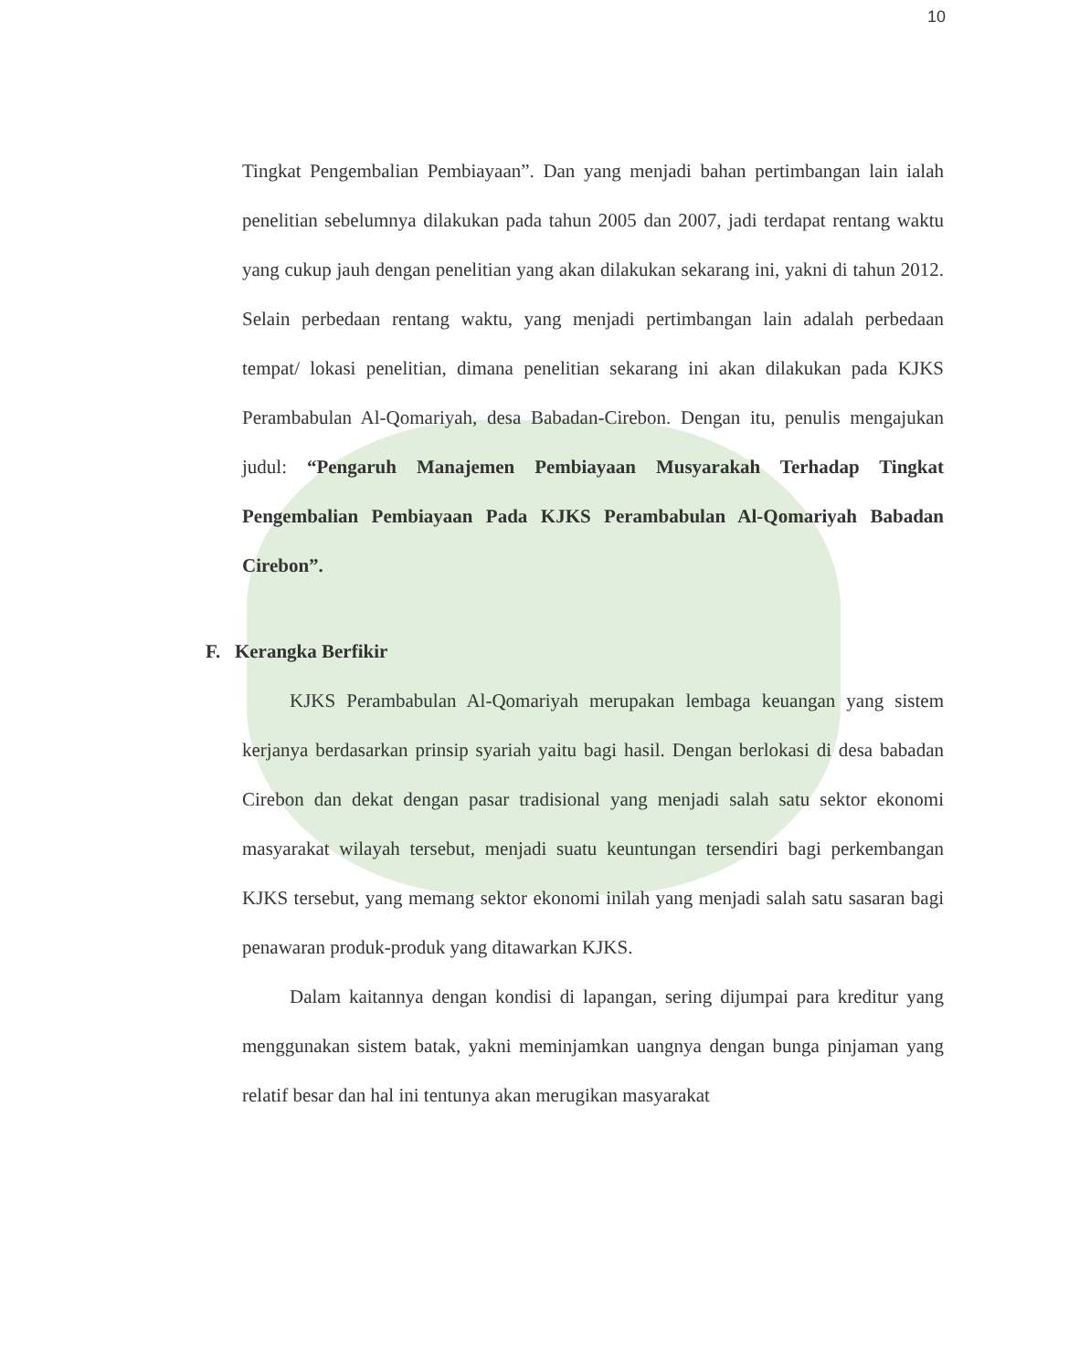10
Tingkat Pengembalian Pembiayaan”. Dan yang menjadi bahan pertimbangan lain ialah penelitian sebelumnya dilakukan pada tahun 2005 dan 2007, jadi terdapat rentang waktu yang cukup jauh dengan penelitian yang akan dilakukan sekarang ini, yakni di tahun 2012. Selain perbedaan rentang waktu, yang menjadi pertimbangan lain adalah perbedaan tempat/ lokasi penelitian, dimana penelitian sekarang ini akan dilakukan pada KJKS Perambabulan Al-Qomariyah, desa Babadan-Cirebon. Dengan itu, penulis mengajukan judul: “Pengaruh Manajemen Pembiayaan Musyarakah Terhadap Tingkat Pengembalian Pembiayaan Pada KJKS Perambabulan Al-Qomariyah Babadan Cirebon”.
F. Kerangka Berfikir
KJKS Perambabulan Al-Qomariyah merupakan lembaga keuangan yang sistem kerjanya berdasarkan prinsip syariah yaitu bagi hasil. Dengan berlokasi di desa babadan Cirebon dan dekat dengan pasar tradisional yang menjadi salah satu sektor ekonomi masyarakat wilayah tersebut, menjadi suatu keuntungan tersendiri bagi perkembangan KJKS tersebut, yang memang sektor ekonomi inilah yang menjadi salah satu sasaran bagi penawaran produk-produk yang ditawarkan KJKS.
Dalam kaitannya dengan kondisi di lapangan, sering dijumpai para kreditur yang menggunakan sistem batak, yakni meminjamkan uangnya dengan bunga pinjaman yang relatif besar dan hal ini tentunya akan merugikan masyarakat